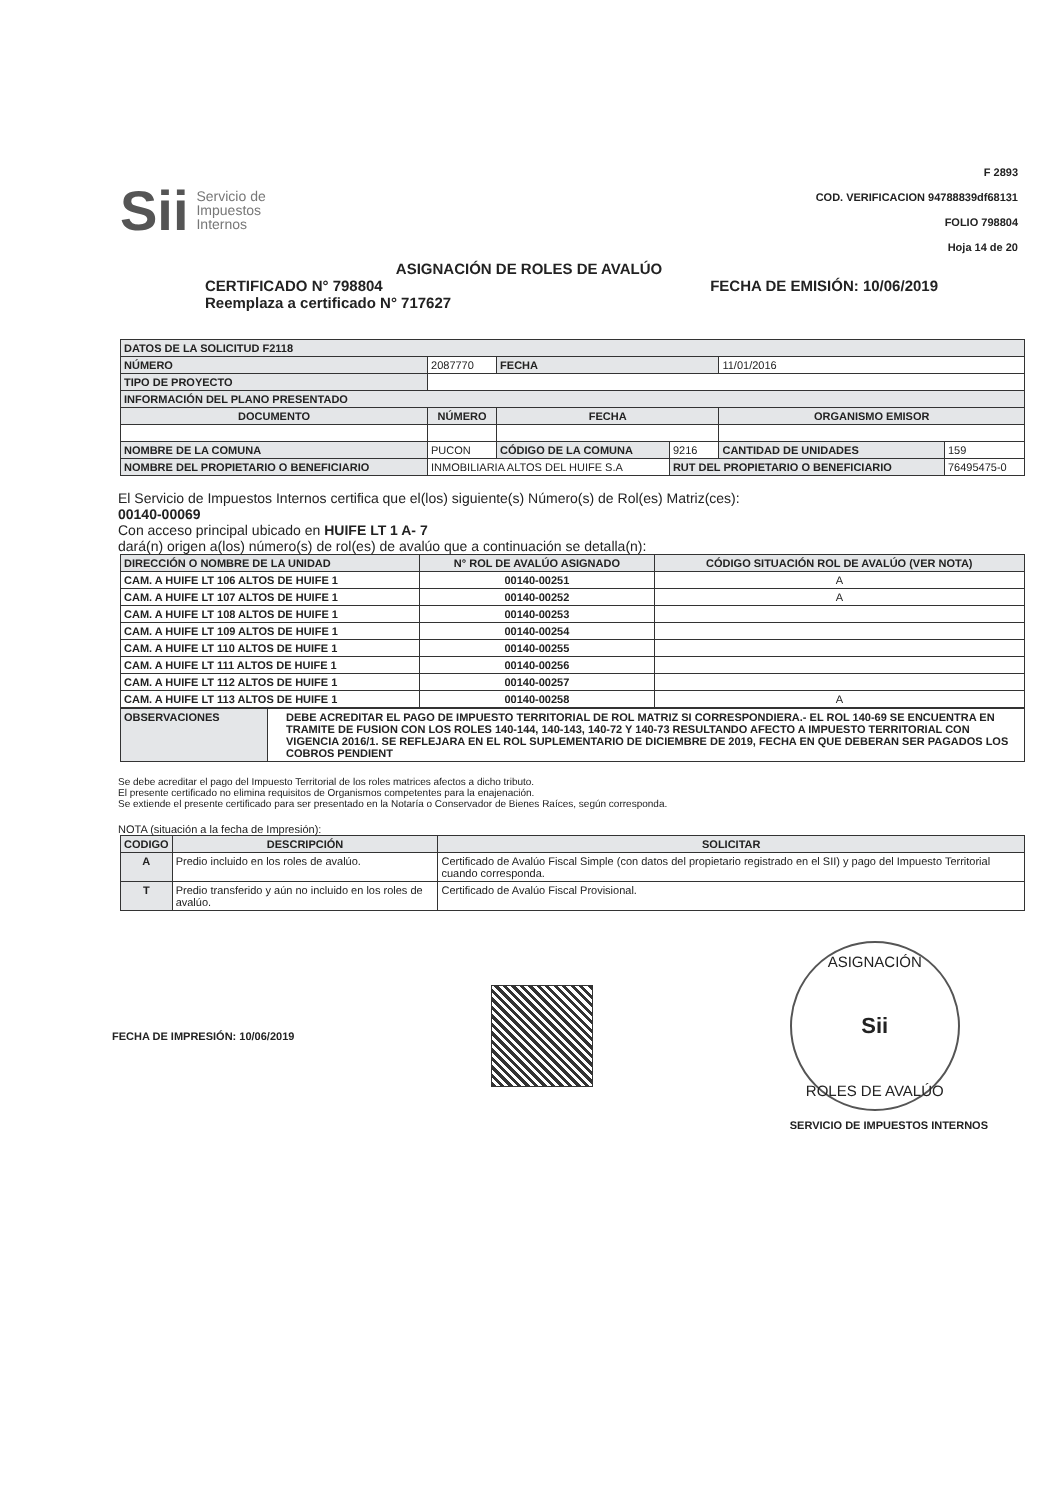Sii Servicio de
Impuestos
Internos
F 2893
COD. VERIFICACION 94788839df68131
FOLIO 798804
Hoja 14 de 20
ASIGNACIÓN DE ROLES DE AVALÚO
CERTIFICADO N° 798804
Reemplaza a certificado N° 717627
FECHA DE EMISIÓN: 10/06/2019
| DATOS DE LA SOLICITUD F2118 | | | | | | |
| --- | --- | --- | --- | --- | --- | --- |
| NÚMERO | | 2087770 | FECHA | | 11/01/2016 | |
| TIPO DE PROYECTO | | | | | | |
| INFORMACIÓN DEL PLANO PRESENTADO | | | | | | |
| DOCUMENTO | | NÚMERO | FECHA | | ORGANISMO EMISOR | |
| NOMBRE DE LA COMUNA | PUCON | | CÓDIGO DE LA COMUNA | 9216 | CANTIDAD DE UNIDADES | 159 |
| NOMBRE DEL PROPIETARIO O BENEFICIARIO | | INMOBILIARIA ALTOS DEL HUIFE S.A | | RUT DEL PROPIETARIO O BENEFICIARIO | | 76495475-0 |
El Servicio de Impuestos Internos certifica que el(los) siguiente(s) Número(s) de Rol(es) Matriz(ces):
00140-00069
Con acceso principal ubicado en HUIFE LT 1 A- 7
dará(n) origen a(los) número(s) de rol(es) de avalúo que a continuación se detalla(n):
| DIRECCIÓN O NOMBRE DE LA UNIDAD | N° ROL DE AVALÚO ASIGNADO | CÓDIGO SITUACIÓN ROL DE AVALÚO (VER NOTA) |
| --- | --- | --- |
| CAM. A HUIFE LT 106 ALTOS DE HUIFE 1 | 00140-00251 | A |
| CAM. A HUIFE LT 107 ALTOS DE HUIFE 1 | 00140-00252 | A |
| CAM. A HUIFE LT 108 ALTOS DE HUIFE 1 | 00140-00253 | |
| CAM. A HUIFE LT 109 ALTOS DE HUIFE 1 | 00140-00254 | |
| CAM. A HUIFE LT 110 ALTOS DE HUIFE 1 | 00140-00255 | |
| CAM. A HUIFE LT 111 ALTOS DE HUIFE 1 | 00140-00256 | |
| CAM. A HUIFE LT 112 ALTOS DE HUIFE 1 | 00140-00257 | |
| CAM. A HUIFE LT 113 ALTOS DE HUIFE 1 | 00140-00258 | A |
| OBSERVACIONES | DEBE ACREDITAR EL PAGO DE IMPUESTO TERRITORIAL DE ROL MATRIZ SI CORRESPONDIERA.- EL ROL 140-69 SE ENCUENTRA EN TRAMITE DE FUSION CON LOS ROLES 140-144, 140-143, 140-72 Y 140-73 RESULTANDO AFECTO A IMPUESTO TERRITORIAL CON VIGENCIA 2016/1. SE REFLEJARA EN EL ROL SUPLEMENTARIO DE DICIEMBRE DE 2019, FECHA EN QUE DEBERAN SER PAGADOS LOS COBROS PENDIENT |
Se debe acreditar el pago del Impuesto Territorial de los roles matrices afectos a dicho tributo.
El presente certificado no elimina requisitos de Organismos competentes para la enajenación.
Se extiende el presente certificado para ser presentado en la Notaría o Conservador de Bienes Raíces, según corresponda.
NOTA (situación a la fecha de Impresión):
| CODIGO | DESCRIPCIÓN | SOLICITAR |
| --- | --- | --- |
| A | Predio incluido en los roles de avalúo. | Certificado de Avalúo Fiscal Simple (con datos del propietario registrado en el SII) y pago del Impuesto Territorial cuando corresponda. |
| T | Predio transferido y aún no incluido en los roles de avalúo. | Certificado de Avalúo Fiscal Provisional. |
FECHA DE IMPRESIÓN: 10/06/2019
ASIGNACIÓN
Sii
ROLES DE AVALÚO
SERVICIO DE IMPUESTOS INTERNOS